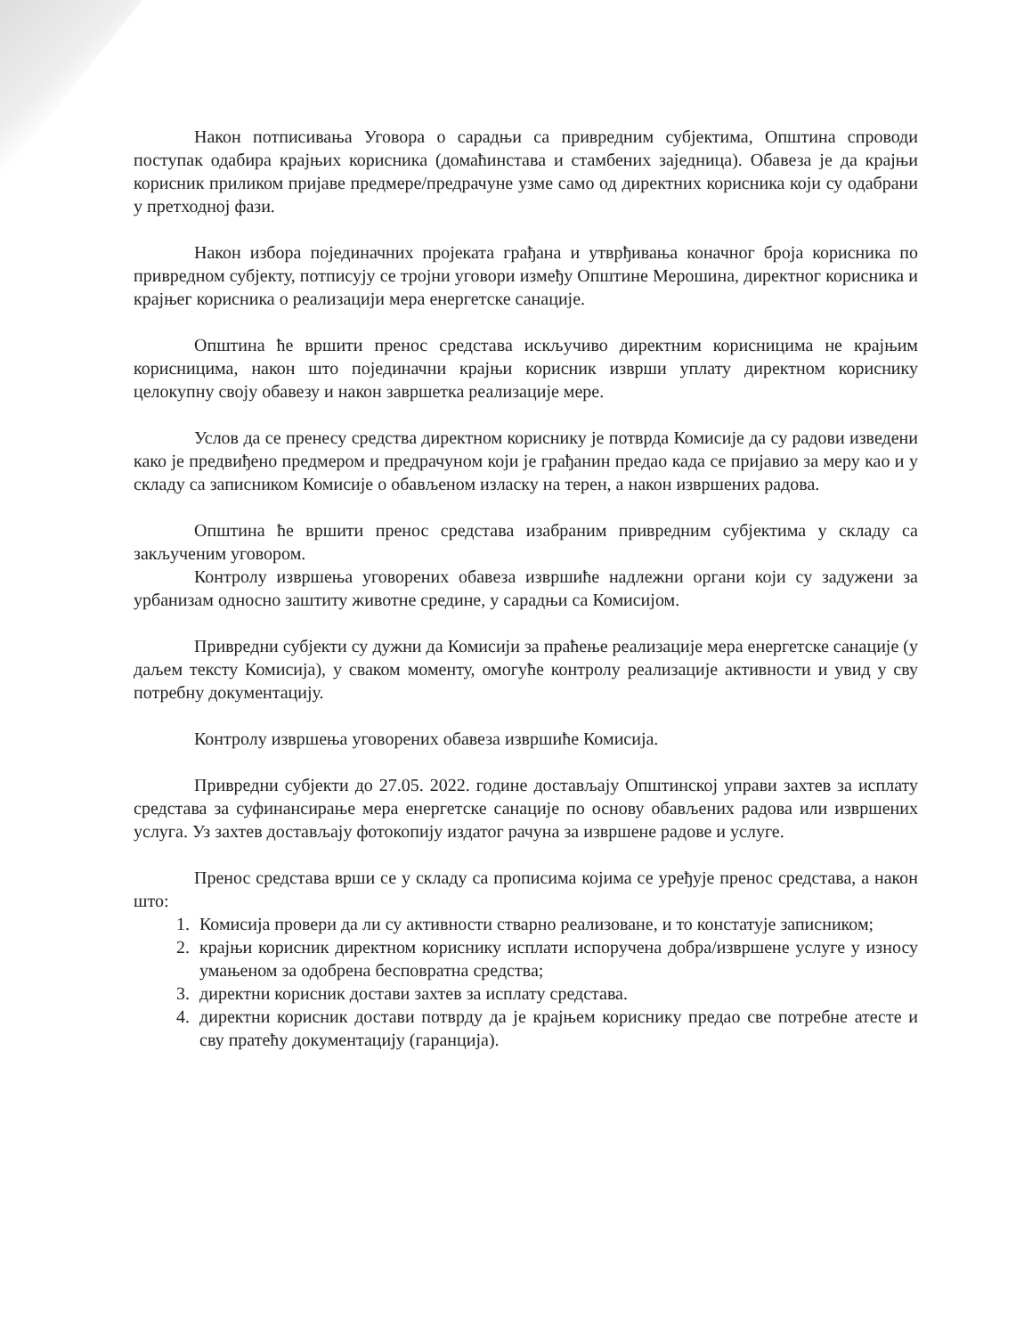Након потписивања Уговора о сарадњи са привредним субјектима, Општина спроводи поступак одабира крајњих корисника (домаћинстава и стамбених заједница). Обавеза је да крајњи корисник приликом пријаве предмере/предрачуне узме само од директних корисника који су одабрани у претходној фази.
Након избора појединачних пројеката грађана и утврђивања коначног броја корисника по привредном субјекту, потписују се тројни уговори између Општине Мерошина, директног корисника и крајњег корисника о реализацији мера енергетске санације.
Општина ће вршити пренос средстава искључиво директним корисницима не крајњим корисницима, након што појединачни крајњи корисник изврши уплату директном кориснику целокупну своју обавезу и након завршетка реализације мере.
Услов да се пренесу средства директном кориснику је потврда Комисије да су радови изведени како је предвиђено предмером и предрачуном који је грађанин предао када се пријавио за меру као и у складу са записником Комисије о обављеном изласку на терен, а након извршених радова.
Општина ће вршити пренос средстава изабраним привредним субјектима у складу са закљученим уговором.
Контролу извршења уговорених обавеза извршиће надлежни органи који су задужени за урбанизам односно заштиту животне средине, у сарадњи са Комисијом.
Привредни субјекти су дужни да Комисији за праћење реализације мера енергетске санације (у даљем тексту Комисија), у сваком моменту, омогуће контролу реализације активности и увид у сву потребну документацију.
Контролу извршења уговорених обавеза извршиће Комисија.
Привредни субјекти до 27.05. 2022. године достављају Општинској управи захтев за исплату средстава за суфинансирање мера енергетске санације по основу обављених радова или извршених услуга. Уз захтев достављају фотокопију издатог рачуна за извршене радове и услуге.
Пренос средстава врши се у складу са прописима којима се уређује пренос средстава, а након што:
1. Комисија провери да ли су активности стварно реализоване, и то констатује записником;
2. крајњи корисник директном кориснику исплати испоручена добра/извршене услуге у износу умањеном за одобрена бесповратна средства;
3. директни корисник достави захтев за исплату средстава.
4. директни корисник достави потврду да је крајњем кориснику предао све потребне атесте и сву пратећу документацију (гаранција).